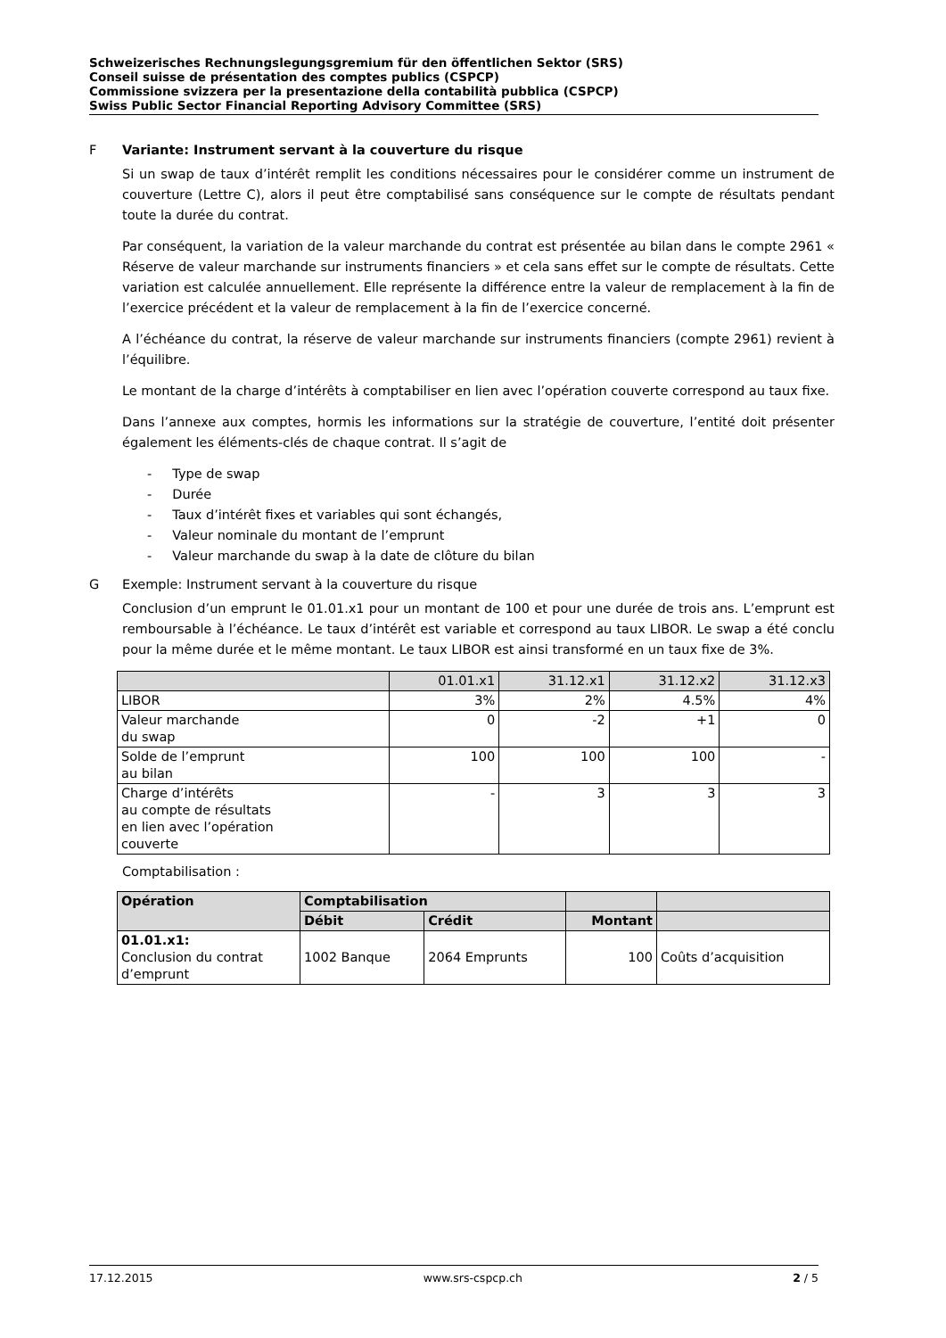Schweizerisches Rechnungslegungsgremium für den öffentlichen Sektor (SRS)
Conseil suisse de présentation des comptes publics (CSPCP)
Commissione svizzera per la presentazione della contabilità pubblica (CSPCP)
Swiss Public Sector Financial Reporting Advisory Committee (SRS)
F Variante: Instrument servant à la couverture du risque
Si un swap de taux d’intérêt remplit les conditions nécessaires pour le considérer comme un instrument de couverture (Lettre C), alors il peut être comptabilisé sans conséquence sur le compte de résultats pendant toute la durée du contrat.
Par conséquent, la variation de la valeur marchande du contrat est présentée au bilan dans le compte 2961 « Réserve de valeur marchande sur instruments financiers » et cela sans effet sur le compte de résultats. Cette variation est calculée annuellement. Elle représente la différence entre la valeur de remplacement à la fin de l’exercice précédent et la valeur de remplacement à la fin de l’exercice concerné.
A l’échéance du contrat, la réserve de valeur marchande sur instruments financiers (compte 2961) revient à l’équilibre.
Le montant de la charge d’intérêts à comptabiliser en lien avec l’opération couverte correspond au taux fixe.
Dans l’annexe aux comptes, hormis les informations sur la stratégie de couverture, l’entité doit présenter également les éléments-clés de chaque contrat. Il s’agit de
- Type de swap
- Durée
- Taux d’intérêt fixes et variables qui sont échangés,
- Valeur nominale du montant de l’emprunt
- Valeur marchande du swap à la date de clôture du bilan
G Exemple: Instrument servant à la couverture du risque
Conclusion d’un emprunt le 01.01.x1 pour un montant de 100 et pour une durée de trois ans. L’emprunt est remboursable à l’échéance. Le taux d’intérêt est variable et correspond au taux LIBOR. Le swap a été conclu pour la même durée et le même montant. Le taux LIBOR est ainsi transformé en un taux fixe de 3%.
| | 01.01.x1 | 31.12.x1 | 31.12.x2 | 31.12.x3 |
| --- | --- | --- | --- | --- |
| LIBOR | 3% | 2% | 4.5% | 4% |
| Valeur marchande du swap | 0 | -2 | +1 | 0 |
| Solde de l’emprunt au bilan | 100 | 100 | 100 | - |
| Charge d’intérêts au compte de résultats en lien avec l’opération couverte | - | 3 | 3 | 3 |
Comptabilisation :
| Opération | Comptabilisation | | | |
| --- | --- | --- | --- | --- |
| | Débit | Crédit | Montant | |
| 01.01.x1: Conclusion du contrat d’emprunt | 1002 Banque | 2064 Emprunts | 100 | Coûts d’acquisition |
17.12.2015 www.srs-cspcp.ch 2 / 5